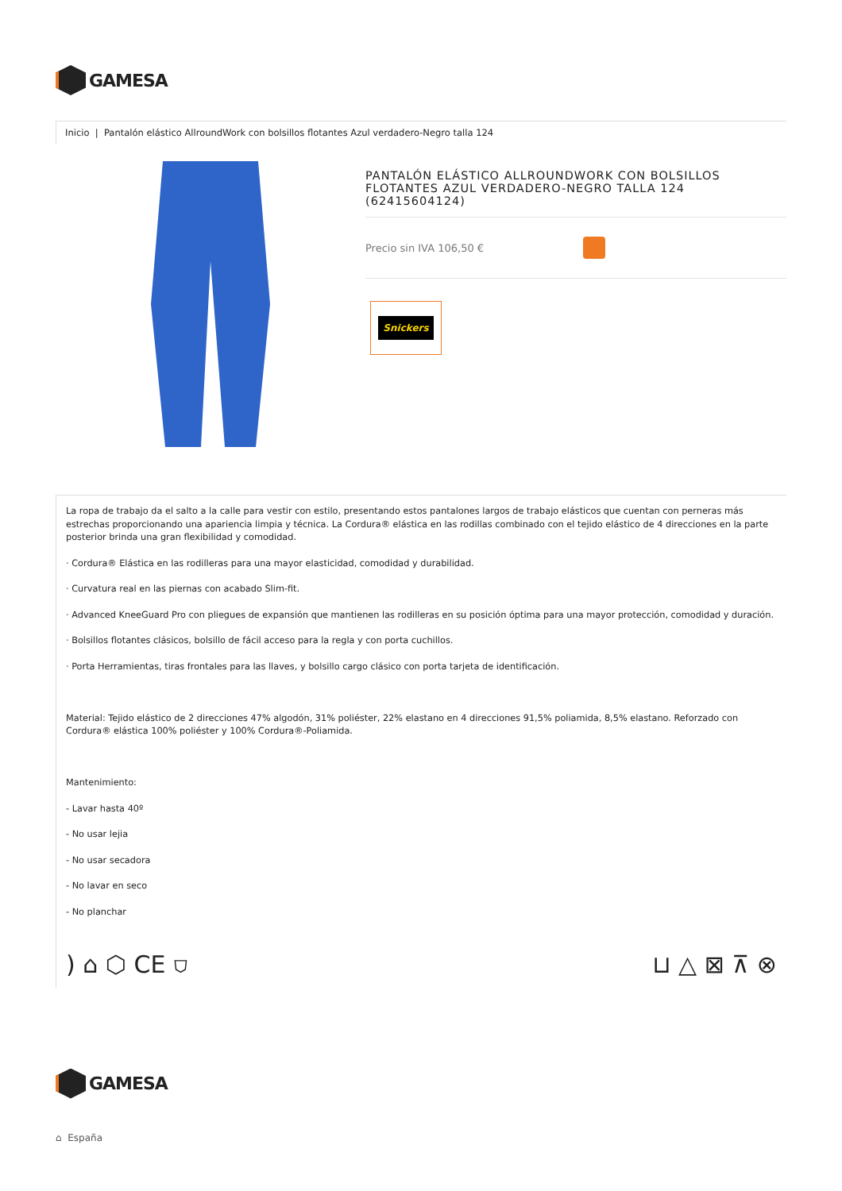GAMESA
Inicio | Pantalón elástico AllroundWork con bolsillos flotantes Azul verdadero-Negro talla 124
PANTALÓN ELÁSTICO ALLROUNDWORK CON BOLSILLOS FLOTANTES AZUL VERDADERO-NEGRO TALLA 124 (62415604124)
Precio sin IVA 106,50 €
Snickers
La ropa de trabajo da el salto a la calle para vestir con estilo, presentando estos pantalones largos de trabajo elásticos que cuentan con perneras más estrechas proporcionando una apariencia limpia y técnica. La Cordura® elástica en las rodillas combinado con el tejido elástico de 4 direcciones en la parte posterior brinda una gran flexibilidad y comodidad.
· Cordura® Elástica en las rodilleras para una mayor elasticidad, comodidad y durabilidad.
· Curvatura real en las piernas con acabado Slim-fit.
· Advanced KneeGuard Pro con pliegues de expansión que mantienen las rodilleras en su posición óptima para una mayor protección, comodidad y duración.
· Bolsillos flotantes clásicos, bolsillo de fácil acceso para la regla y con porta cuchillos.
· Porta Herramientas, tiras frontales para las llaves, y bolsillo cargo clásico con porta tarjeta de identificación.
Material: Tejido elástico de 2 direcciones 47% algodón, 31% poliéster, 22% elastano en 4 direcciones 91,5% poliamida, 8,5% elastano. Reforzado con Cordura® elástica 100% poliéster y 100% Cordura®-Poliamida.
Mantenimiento:
- Lavar hasta 40º
- No usar lejia
- No usar secadora
- No lavar en seco
- No planchar
) ⌂ ⬡ CE ⛉ ⊔ △ ⊠ ⊼ ⊗
GAMESA
⌂ España